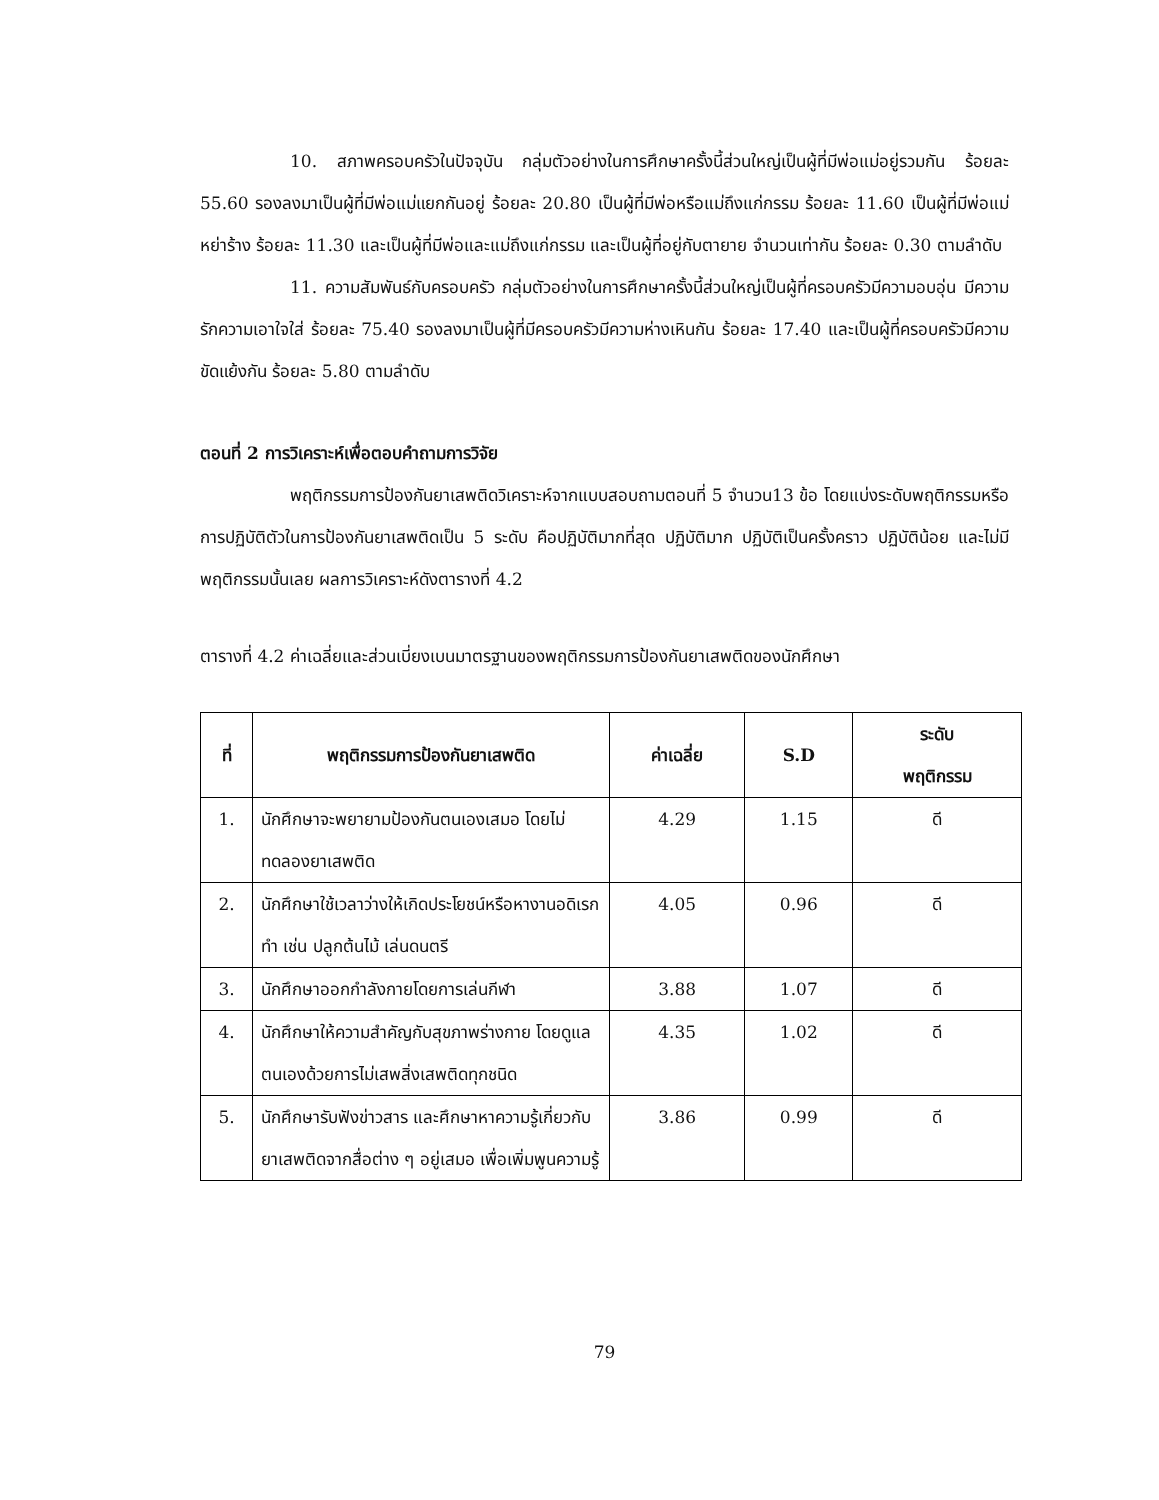10. สภาพครอบครัวในปัจจุบัน กลุ่มตัวอย่างในการศึกษาครั้งนี้ส่วนใหญ่เป็นผู้ที่มีพ่อแม่อยู่รวมกัน ร้อยละ 55.60 รองลงมาเป็นผู้ที่มีพ่อแม่แยกกันอยู่ ร้อยละ 20.80 เป็นผู้ที่มีพ่อหรือแม่ถึงแก่กรรม ร้อยละ 11.60 เป็นผู้ที่มีพ่อแม่หย่าร้าง ร้อยละ 11.30 และเป็นผู้ที่มีพ่อและแม่ถึงแก่กรรม และเป็นผู้ที่อยู่กับตายาย จำนวนเท่ากัน ร้อยละ 0.30 ตามลำดับ
11. ความสัมพันธ์กับครอบครัว กลุ่มตัวอย่างในการศึกษาครั้งนี้ส่วนใหญ่เป็นผู้ที่ครอบครัวมีความอบอุ่น มีความรักความเอาใจใส่ ร้อยละ 75.40 รองลงมาเป็นผู้ที่มีครอบครัวมีความห่างเหินกัน ร้อยละ 17.40 และเป็นผู้ที่ครอบครัวมีความขัดแย้งกัน ร้อยละ 5.80 ตามลำดับ
ตอนที่ 2 การวิเคราะห์เพื่อตอบคำถามการวิจัย
พฤติกรรมการป้องกันยาเสพติดวิเคราะห์จากแบบสอบถามตอนที่ 5 จำนวน13 ข้อ โดยแบ่งระดับพฤติกรรมหรือการปฏิบัติตัวในการป้องกันยาเสพติดเป็น 5 ระดับ คือปฏิบัติมากที่สุด ปฏิบัติมาก ปฏิบัติเป็นครั้งคราว ปฏิบัติน้อย และไม่มีพฤติกรรมนั้นเลย ผลการวิเคราะห์ดังตารางที่ 4.2
ตารางที่ 4.2 ค่าเฉลี่ยและส่วนเบี่ยงเบนมาตรฐานของพฤติกรรมการป้องกันยาเสพติดของนักศึกษา
| ที่ | พฤติกรรมการป้องกันยาเสพติด | ค่าเฉลี่ย | S.D | ระดับ พฤติกรรม |
| --- | --- | --- | --- | --- |
| 1. | นักศึกษาจะพยายามป้องกันตนเองเสมอ โดยไม่ทดลองยาเสพติด | 4.29 | 1.15 | ดี |
| 2. | นักศึกษาใช้เวลาว่างให้เกิดประโยชน์หรือหางานอดิเรกทำ เช่น ปลูกต้นไม้ เล่นดนตรี | 4.05 | 0.96 | ดี |
| 3. | นักศึกษาออกกำลังกายโดยการเล่นกีฬา | 3.88 | 1.07 | ดี |
| 4. | นักศึกษาให้ความสำคัญกับสุขภาพร่างกาย โดยดูแลตนเองด้วยการไม่เสพสิ่งเสพติดทุกชนิด | 4.35 | 1.02 | ดี |
| 5. | นักศึกษารับฟังข่าวสาร และศึกษาหาความรู้เกี่ยวกับยาเสพติดจากสื่อต่าง ๆ อยู่เสมอ เพื่อเพิ่มพูนความรู้ | 3.86 | 0.99 | ดี |
79